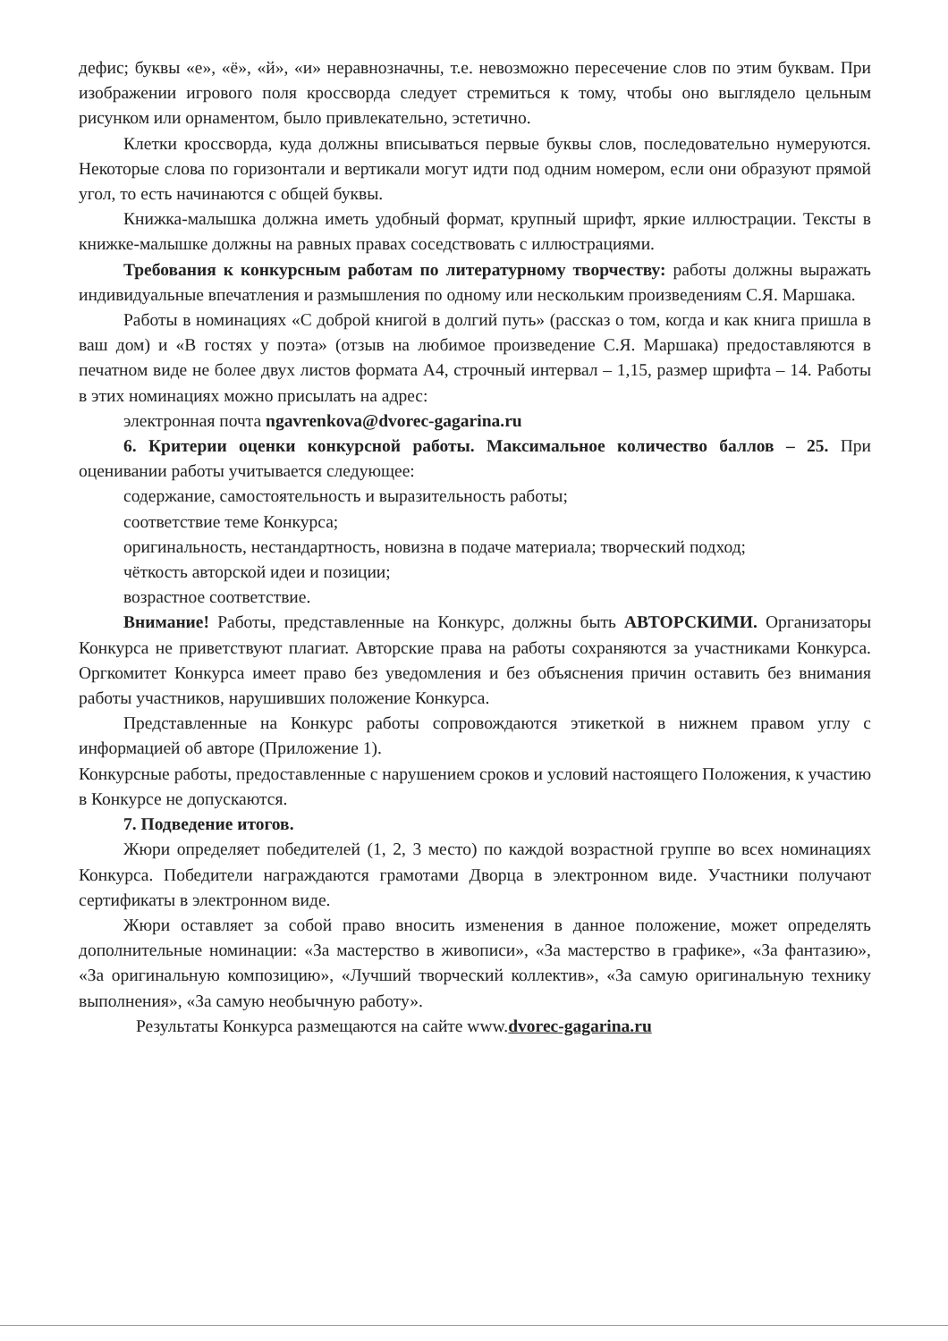дефис; буквы «е», «ё», «й», «и» неравнозначны, т.е. невозможно пересечение слов по этим буквам. При изображении игрового поля кроссворда следует стремиться к тому, чтобы оно выглядело цельным рисунком или орнаментом, было привлекательно, эстетично.
Клетки кроссворда, куда должны вписываться первые буквы слов, последовательно нумеруются. Некоторые слова по горизонтали и вертикали могут идти под одним номером, если они образуют прямой угол, то есть начинаются с общей буквы.
Книжка-малышка должна иметь удобный формат, крупный шрифт, яркие иллюстрации. Тексты в книжке-малышке должны на равных правах соседствовать с иллюстрациями.
Требования к конкурсным работам по литературному творчеству: работы должны выражать индивидуальные впечатления и размышления по одному или нескольким произведениям С.Я. Маршака.
Работы в номинациях «С доброй книгой в долгий путь» (рассказ о том, когда и как книга пришла в ваш дом) и «В гостях у поэта» (отзыв на любимое произведение С.Я. Маршака) предоставляются в печатном виде не более двух листов формата А4, строчный интервал – 1,15, размер шрифта – 14. Работы в этих номинациях можно присылать на адрес:
электронная почта ngavrenkova@dvorec-gagarina.ru
6. Критерии оценки конкурсной работы. Максимальное количество баллов – 25. При оценивании работы учитывается следующее:
содержание, самостоятельность и выразительность работы;
соответствие теме Конкурса;
оригинальность, нестандартность, новизна в подаче материала; творческий подход;
чёткость авторской идеи и позиции;
возрастное соответствие.
Внимание! Работы, представленные на Конкурс, должны быть АВТОРСКИМИ. Организаторы Конкурса не приветствуют плагиат. Авторские права на работы сохраняются за участниками Конкурса. Оргкомитет Конкурса имеет право без уведомления и без объяснения причин оставить без внимания работы участников, нарушивших положение Конкурса.
Представленные на Конкурс работы сопровождаются этикеткой в нижнем правом углу с информацией об авторе (Приложение 1).
Конкурсные работы, предоставленные с нарушением сроков и условий настоящего Положения, к участию в Конкурсе не допускаются.
7. Подведение итогов.
Жюри определяет победителей (1, 2, 3 место) по каждой возрастной группе во всех номинациях Конкурса. Победители награждаются грамотами Дворца в электронном виде. Участники получают сертификаты в электронном виде.
Жюри оставляет за собой право вносить изменения в данное положение, может определять дополнительные номинации: «За мастерство в живописи», «За мастерство в графике», «За фантазию», «За оригинальную композицию», «Лучший творческий коллектив», «За самую оригинальную технику выполнения», «За самую необычную работу».
Результаты Конкурса размещаются на сайте www.dvorec-gagarina.ru